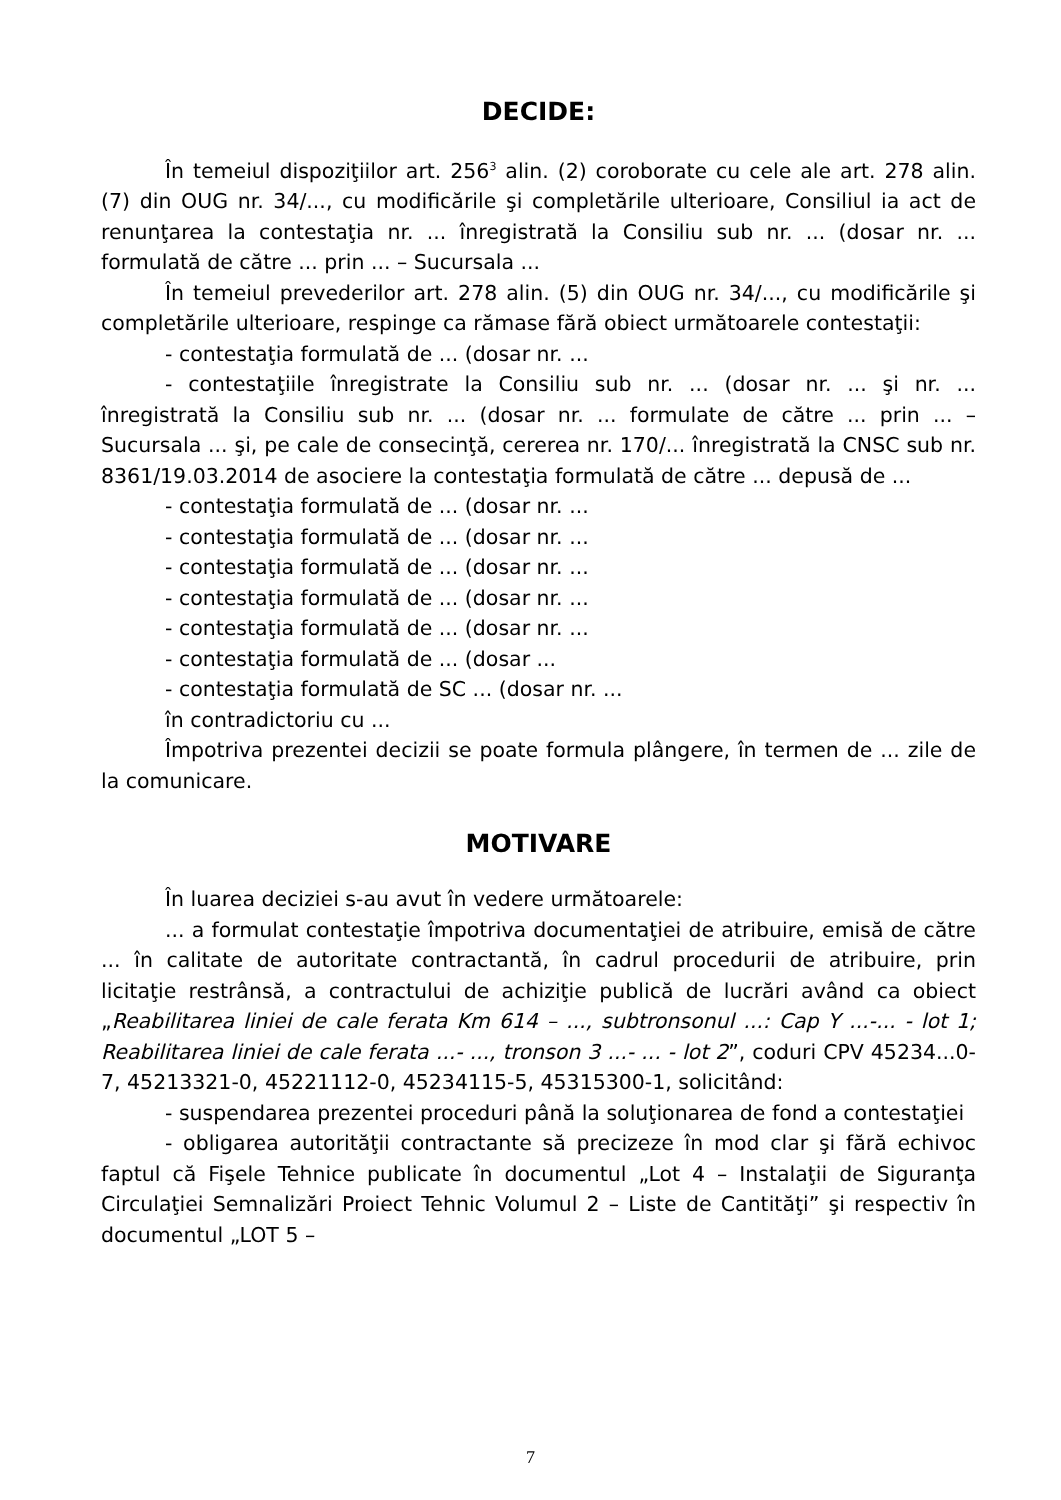DECIDE:
În temeiul dispoziţiilor art. 256<sup>3</sup> alin. (2) coroborate cu cele ale art. 278 alin. (7) din OUG nr. 34/..., cu modificările şi completările ulterioare, Consiliul ia act de renunţarea la contestaţia nr. ... înregistrată la Consiliu sub nr. ... (dosar nr. ... formulată de către ... prin ... – Sucursala ...
În temeiul prevederilor art. 278 alin. (5) din OUG nr. 34/..., cu modificările şi completările ulterioare, respinge ca rămase fără obiect următoarele contestaţii:
- contestaţia formulată de ... (dosar nr. ...
- contestaţiile înregistrate la Consiliu sub nr. ... (dosar nr. ... şi nr. ... înregistrată la Consiliu sub nr. ... (dosar nr. ... formulate de către ... prin ... – Sucursala ... şi, pe cale de consecinţă, cererea nr. 170/... înregistrată la CNSC sub nr. 8361/19.03.2014 de asociere la contestaţia formulată de către ... depusă de ...
- contestaţia formulată de ... (dosar nr. ...
- contestaţia formulată de ... (dosar nr. ...
- contestaţia formulată de ... (dosar nr. ...
- contestaţia formulată de ... (dosar nr. ...
- contestaţia formulată de ... (dosar nr. ...
- contestaţia formulată de ... (dosar ...
- contestaţia formulată de SC ... (dosar nr. ...
în contradictoriu cu ...
Împotriva prezentei decizii se poate formula plângere, în termen de ... zile de la comunicare.
MOTIVARE
În luarea deciziei s-au avut în vedere următoarele:
... a formulat contestaţie împotriva documentaţiei de atribuire, emisă de către ... în calitate de autoritate contractantă, în cadrul procedurii de atribuire, prin licitaţie restrânsă, a contractului de achiziţie publică de lucrări având ca obiect „Reabilitarea liniei de cale ferata Km 614 – ..., subtronsonul ...: Cap Y ...-... - lot 1; Reabilitarea liniei de cale ferata ...- ..., tronson 3 ...- ... - lot 2”, coduri CPV 45234...0-7, 45213321-0, 45221112-0, 45234115-5, 45315300-1, solicitând:
- suspendarea prezentei proceduri până la soluţionarea de fond a contestaţiei
- obligarea autorităţii contractante să precizeze în mod clar şi fără echivoc faptul că Fişele Tehnice publicate în documentul „Lot 4 – Instalaţii de Siguranţa Circulaţiei Semnalizări Proiect Tehnic Volumul 2 – Liste de Cantităţi” şi respectiv în documentul „LOT 5 –
7